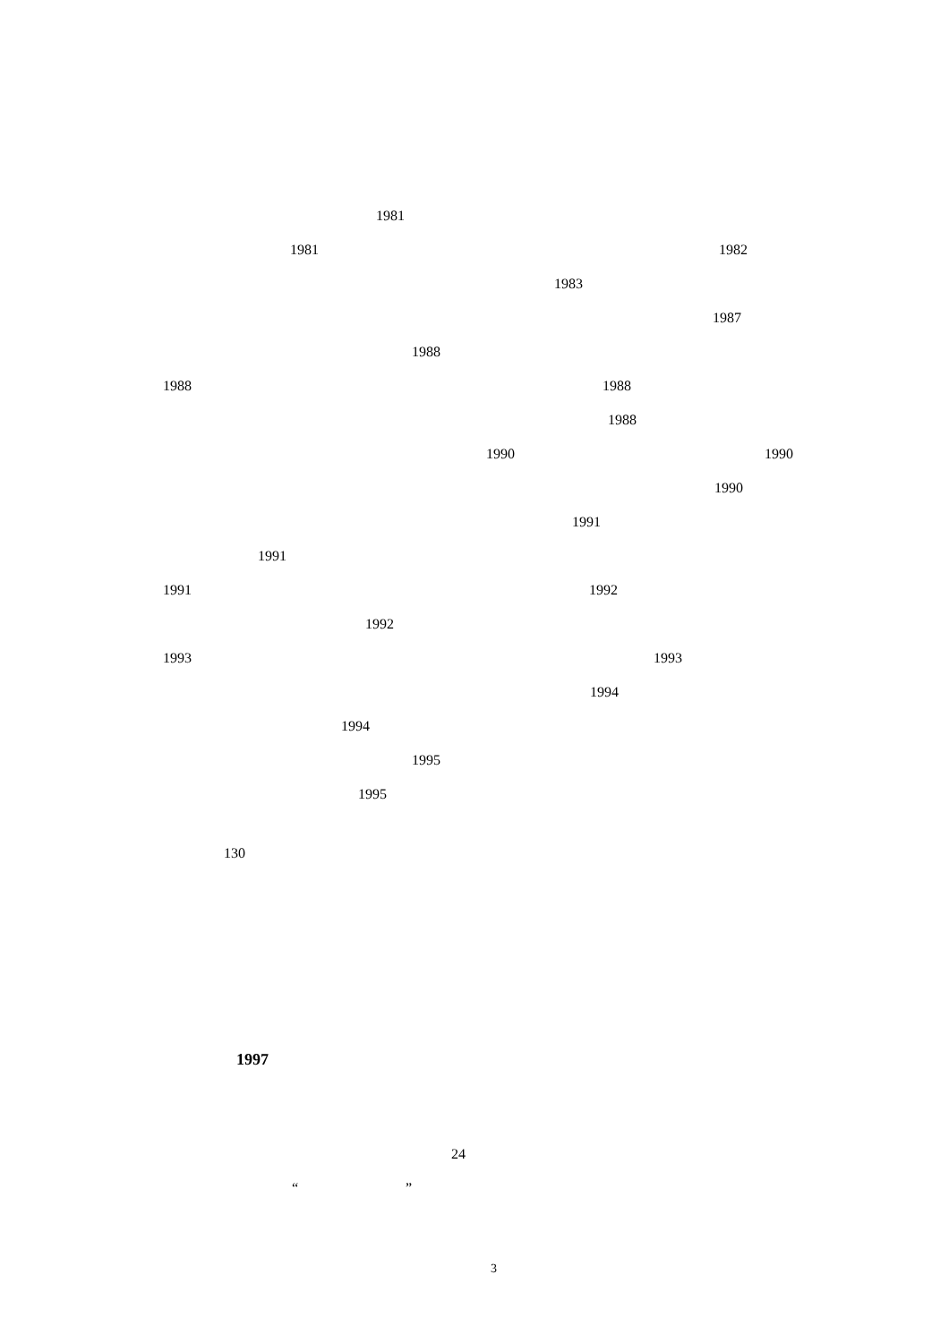1981
1981 1982
1983
1987
1988
1988 1988
1988
1990 1990
1990
1991
1991
1991 1992
1992
1993 1993
1994
1994
1995
1995
130
1997
24
“ ”
3